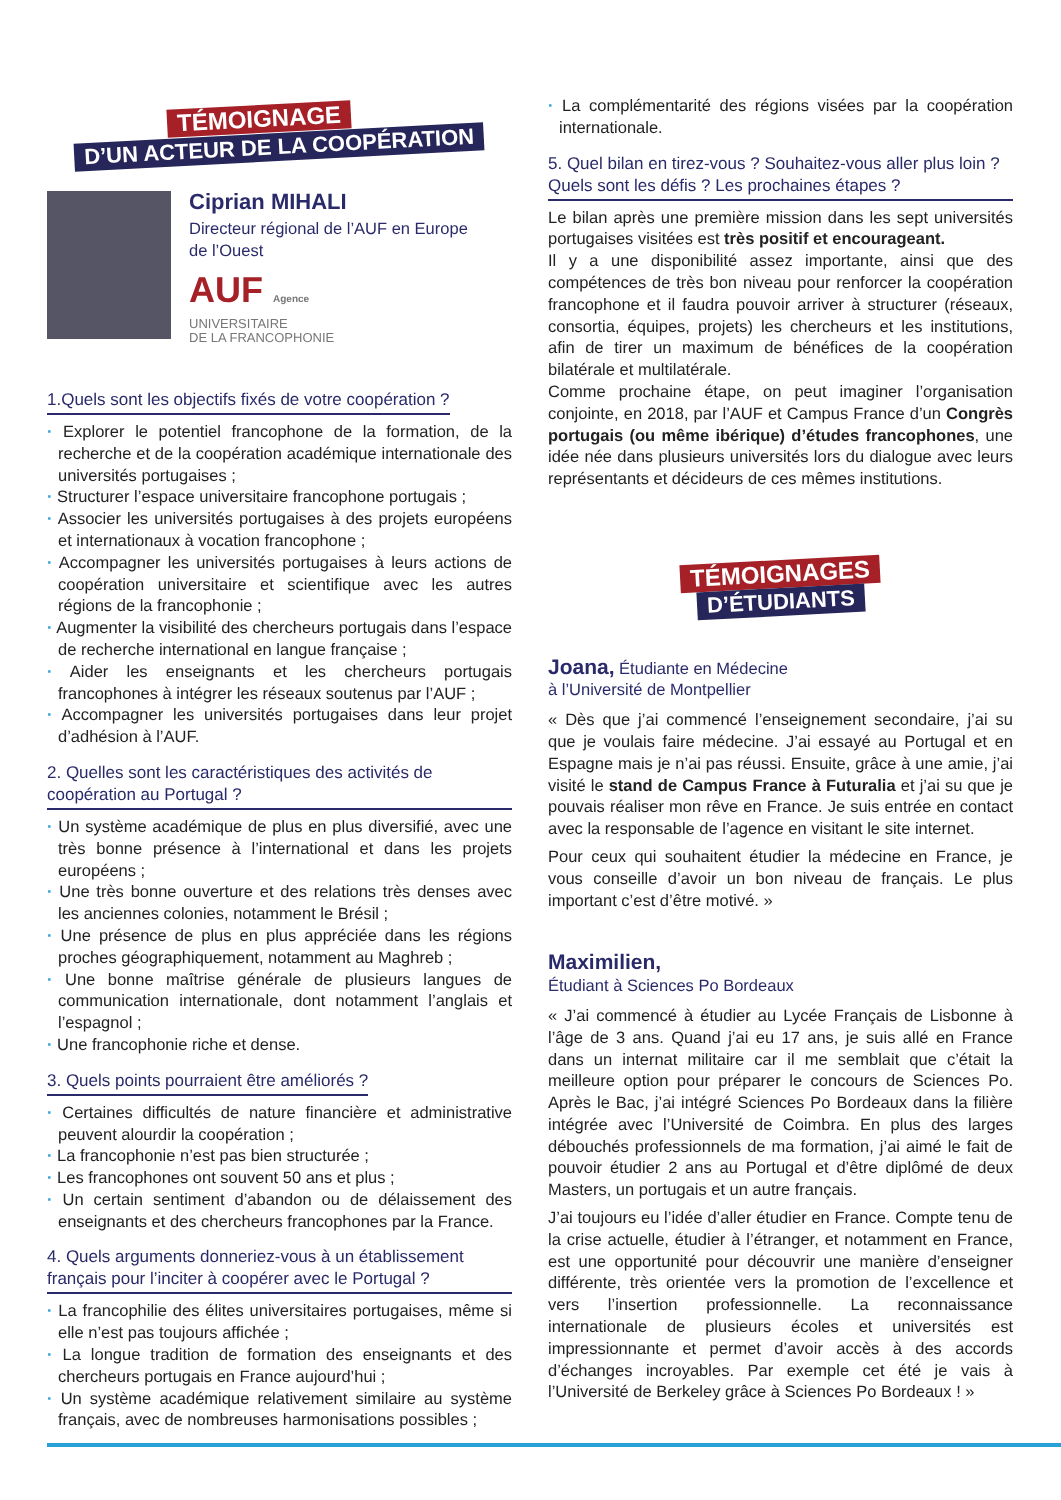TÉMOIGNAGE
D’UN ACTEUR DE LA COOPÉRATION
Ciprian MIHALI
Directeur régional de l’AUF en Europe
de l’Ouest
AUF Agence
UNIVERSITAIRE
DE LA FRANCOPHONIE
1.Quels sont les objectifs fixés de votre coopération ?
· Explorer le potentiel francophone de la formation, de la recherche et de la coopération académique internationale des universités portugaises ;
· Structurer l’espace universitaire francophone portugais ;
· Associer les universités portugaises à des projets européens et internationaux à vocation francophone ;
· Accompagner les universités portugaises à leurs actions de coopération universitaire et scientifique avec les autres régions de la francophonie ;
· Augmenter la visibilité des chercheurs portugais dans l’espace de recherche international en langue française ;
· Aider les enseignants et les chercheurs portugais francophones à intégrer les réseaux soutenus par l’AUF ;
· Accompagner les universités portugaises dans leur projet d’adhésion à l’AUF.
2. Quelles sont les caractéristiques des activités de coopération au Portugal ?
· Un système académique de plus en plus diversifié, avec une très bonne présence à l’international et dans les projets européens ;
· Une très bonne ouverture et des relations très denses avec les anciennes colonies, notamment le Brésil ;
· Une présence de plus en plus appréciée dans les régions proches géographiquement, notamment au Maghreb ;
· Une bonne maîtrise générale de plusieurs langues de communication internationale, dont notamment l’anglais et l’espagnol ;
· Une francophonie riche et dense.
3. Quels points pourraient être améliorés ?
· Certaines difficultés de nature financière et administrative peuvent alourdir la coopération ;
· La francophonie n’est pas bien structurée ;
· Les francophones ont souvent 50 ans et plus ;
· Un certain sentiment d’abandon ou de délaissement des enseignants et des chercheurs francophones par la France.
4. Quels arguments donneriez-vous à un établissement français pour l’inciter à coopérer avec le Portugal ?
· La francophilie des élites universitaires portugaises, même si elle n’est pas toujours affichée ;
· La longue tradition de formation des enseignants et des chercheurs portugais en France aujourd’hui ;
· Un système académique relativement similaire au système français, avec de nombreuses harmonisations possibles ;
· La complémentarité des régions visées par la coopération internationale.
5. Quel bilan en tirez-vous ? Souhaitez-vous aller plus loin ? Quels sont les défis ? Les prochaines étapes ?
Le bilan après une première mission dans les sept universités portugaises visitées est très positif et encourageant.
Il y a une disponibilité assez importante, ainsi que des compétences de très bon niveau pour renforcer la coopération francophone et il faudra pouvoir arriver à structurer (réseaux, consortia, équipes, projets) les chercheurs et les institutions, afin de tirer un maximum de bénéfices de la coopération bilatérale et multilatérale.
Comme prochaine étape, on peut imaginer l’organisation conjointe, en 2018, par l’AUF et Campus France d’un Congrès portugais (ou même ibérique) d’études francophones, une idée née dans plusieurs universités lors du dialogue avec leurs représentants et décideurs de ces mêmes institutions.
TÉMOIGNAGES
D’ÉTUDIANTS
Joana, Étudiante en Médecine
à l’Université de Montpellier
« Dès que j’ai commencé l’enseignement secondaire, j’ai su que je voulais faire médecine. J’ai essayé au Portugal et en Espagne mais je n’ai pas réussi. Ensuite, grâce à une amie, j’ai visité le stand de Campus France à Futuralia et j’ai su que je pouvais réaliser mon rêve en France. Je suis entrée en contact avec la responsable de l’agence en visitant le site internet.
Pour ceux qui souhaitent étudier la médecine en France, je vous conseille d’avoir un bon niveau de français. Le plus important c’est d’être motivé. »
Maximilien,
Étudiant à Sciences Po Bordeaux
« J’ai commencé à étudier au Lycée Français de Lisbonne à l’âge de 3 ans. Quand j’ai eu 17 ans, je suis allé en France dans un internat militaire car il me semblait que c’était la meilleure option pour préparer le concours de Sciences Po. Après le Bac, j’ai intégré Sciences Po Bordeaux dans la filière intégrée avec l’Université de Coimbra. En plus des larges débouchés professionnels de ma formation, j’ai aimé le fait de pouvoir étudier 2 ans au Portugal et d’être diplômé de deux Masters, un portugais et un autre français.
J’ai toujours eu l’idée d’aller étudier en France. Compte tenu de la crise actuelle, étudier à l’étranger, et notamment en France, est une opportunité pour découvrir une manière d’enseigner différente, très orientée vers la promotion de l’excellence et vers l’insertion professionnelle. La reconnaissance internationale de plusieurs écoles et universités est impressionnante et permet d’avoir accès à des accords d’échanges incroyables. Par exemple cet été je vais à l’Université de Berkeley grâce à Sciences Po Bordeaux ! »